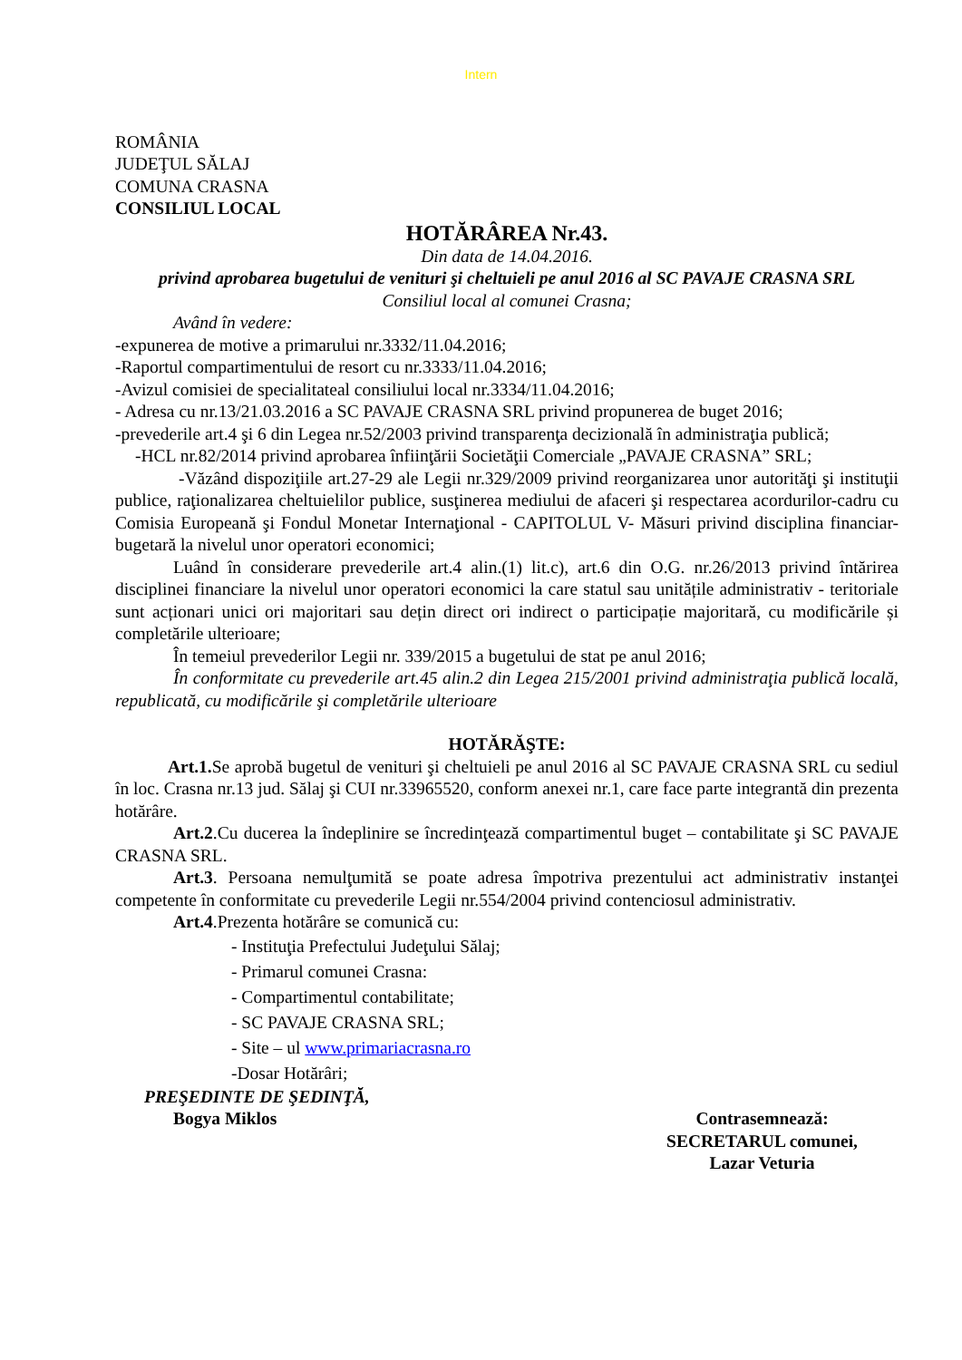Intern
ROMÂNIA
JUDEŢUL SĂLAJ
COMUNA CRASNA
CONSILIUL LOCAL
HOTĂRÂREA Nr.43.
Din data de 14.04.2016.
privind aprobarea bugetului de venituri şi cheltuieli pe anul 2016 al SC PAVAJE CRASNA SRL
Consiliul local al comunei Crasna;
Având în vedere:
-expunerea de motive a primarului nr.3332/11.04.2016;
-Raportul compartimentului de resort cu nr.3333/11.04.2016;
-Avizul comisiei de specialitateal consiliului local nr.3334/11.04.2016;
- Adresa cu nr.13/21.03.2016 a SC PAVAJE CRASNA SRL privind propunerea de buget 2016;
-prevederile art.4 şi 6 din Legea nr.52/2003 privind transparenţa decizională în administraţia publică;
-HCL nr.82/2014 privind aprobarea înfiinţării Societăţii Comerciale „PAVAJE CRASNA” SRL;
-Văzând dispoziţiile art.27-29 ale Legii nr.329/2009 privind reorganizarea unor autorităţi şi instituţii publice, raţionalizarea cheltuielilor publice, susţinerea mediului de afaceri şi respectarea acordurilor-cadru cu Comisia Europeană şi Fondul Monetar Internaţional - CAPITOLUL V- Măsuri privind disciplina financiar-bugetară la nivelul unor operatori economici;
Luând în considerare prevederile art.4 alin.(1) lit.c), art.6 din O.G. nr.26/2013 privind întărirea disciplinei financiare la nivelul unor operatori economici la care statul sau unitățile administrativ - teritoriale sunt acționari unici ori majoritari sau dețin direct ori indirect o participație majoritară, cu modificările și completările ulterioare;
În temeiul prevederilor Legii nr. 339/2015 a bugetului de stat pe anul 2016;
În conformitate cu prevederile art.45 alin.2 din Legea 215/2001 privind administraţia publică locală, republicată, cu modificările şi completările ulterioare
HOTĂRĂŞTE:
Art.1. Se aprobă bugetul de venituri şi cheltuieli pe anul 2016 al SC PAVAJE CRASNA SRL cu sediul în loc. Crasna nr.13 jud. Sălaj şi CUI nr.33965520, conform anexei nr.1, care face parte integrantă din prezenta hotărâre.
Art.2.Cu ducerea la îndeplinire se încredinţează compartimentul buget – contabilitate şi SC PAVAJE CRASNA SRL.
Art.3. Persoana nemulţumită se poate adresa împotriva prezentului act administrativ instanţei competente în conformitate cu prevederile Legii nr.554/2004 privind contenciosul administrativ.
Art.4.Prezenta hotărâre se comunică cu:
- Instituţia Prefectului Judeţului Sălaj;
- Primarul comunei Crasna:
- Compartimentul contabilitate;
- SC PAVAJE CRASNA SRL;
- Site – ul www.primariacrasna.ro
-Dosar Hotărâri;
PREŞEDINTE DE ŞEDINŢĂ,
Bogya Miklos Contrasemnează:
SECRETARUL comunei,
Lazar Veturia